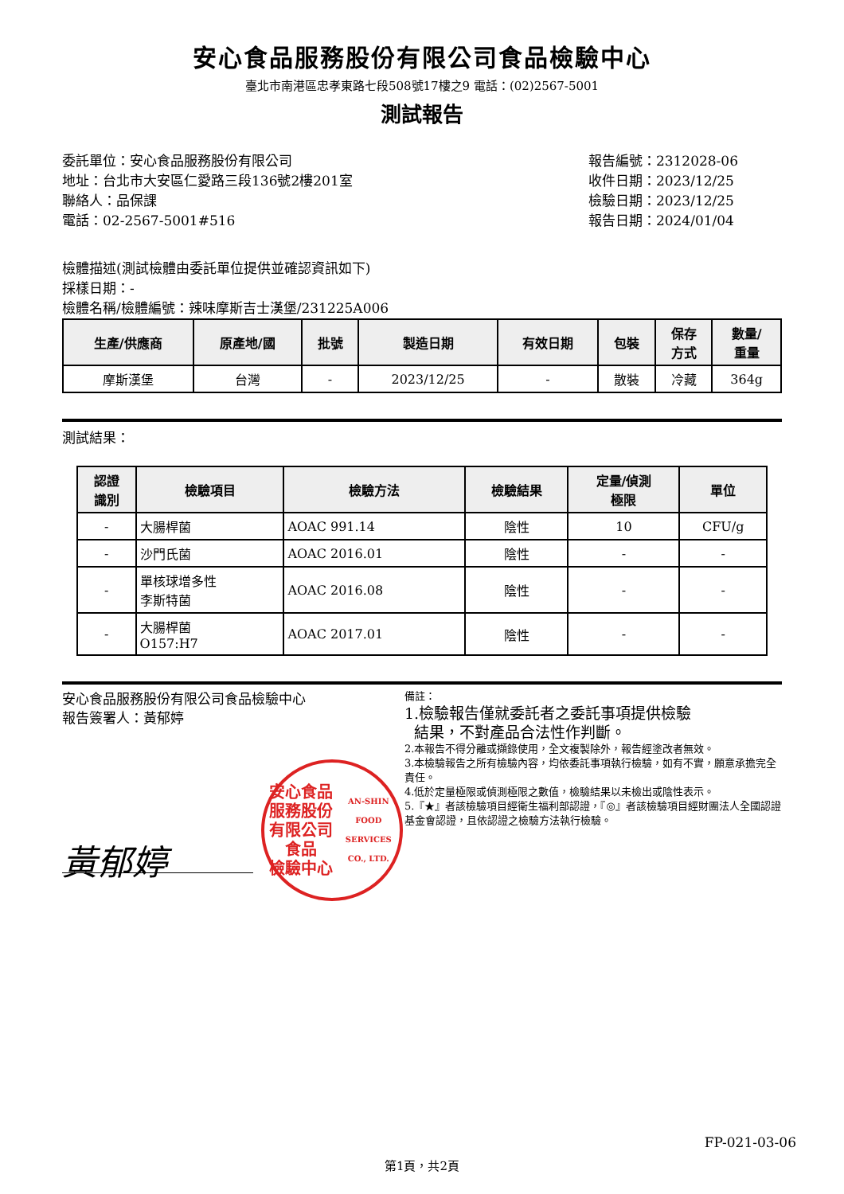安心食品服務股份有限公司食品檢驗中心
臺北市南港區忠孝東路七段508號17樓之9 電話：(02)2567-5001
測試報告
委託單位：安心食品服務股份有限公司
地址：台北市大安區仁愛路三段136號2樓201室
聯絡人：品保課
電話：02-2567-5001#516
報告編號：2312028-06
收件日期：2023/12/25
檢驗日期：2023/12/25
報告日期：2024/01/04
檢體描述(測試檢體由委託單位提供並確認資訊如下)
採樣日期：-
檢體名稱/檢體編號：辣味摩斯吉士漢堡/231225A006
| 生產/供應商 | 原產地/國 | 批號 | 製造日期 | 有效日期 | 包裝 | 保存 方式 | 數量/ 重量 |
| --- | --- | --- | --- | --- | --- | --- | --- |
| 摩斯漢堡 | 台灣 | - | 2023/12/25 | - | 散裝 | 冷藏 | 364g |
測試結果：
| 認證 識別 | 檢驗項目 | 檢驗方法 | 檢驗結果 | 定量/偵測 極限 | 單位 |
| --- | --- | --- | --- | --- | --- |
| - | 大腸桿菌 | AOAC 991.14 | 陰性 | 10 | CFU/g |
| - | 沙門氏菌 | AOAC 2016.01 | 陰性 | - | - |
| - | 單核球增多性 李斯特菌 | AOAC 2016.08 | 陰性 | - | - |
| - | 大腸桿菌 O157:H7 | AOAC 2017.01 | 陰性 | - | - |
安心食品服務股份有限公司食品檢驗中心
報告簽署人：黃郁婷
安心食品服務股份有限公司
食品
檢驗中心
AN-SHIN FOOD SERVICES CO., LTD.
黃郁婷
備註：
1.檢驗報告僅就委託者之委託事項提供檢驗
結果，不對產品合法性作判斷。
2.本報告不得分離或擷錄使用，全文複製除外，報告經塗改者無效。
3.本檢驗報告之所有檢驗內容，均依委託事項執行檢驗，如有不實，願意承擔完全責任。
4.低於定量極限或偵測極限之數值，檢驗結果以未檢出或陰性表示。
5.『★』者該檢驗項目經衛生福利部認證，『◎』者該檢驗項目經財團法人全國認證基金會認證，且依認證之檢驗方法執行檢驗。
FP-021-03-06
第1頁，共2頁